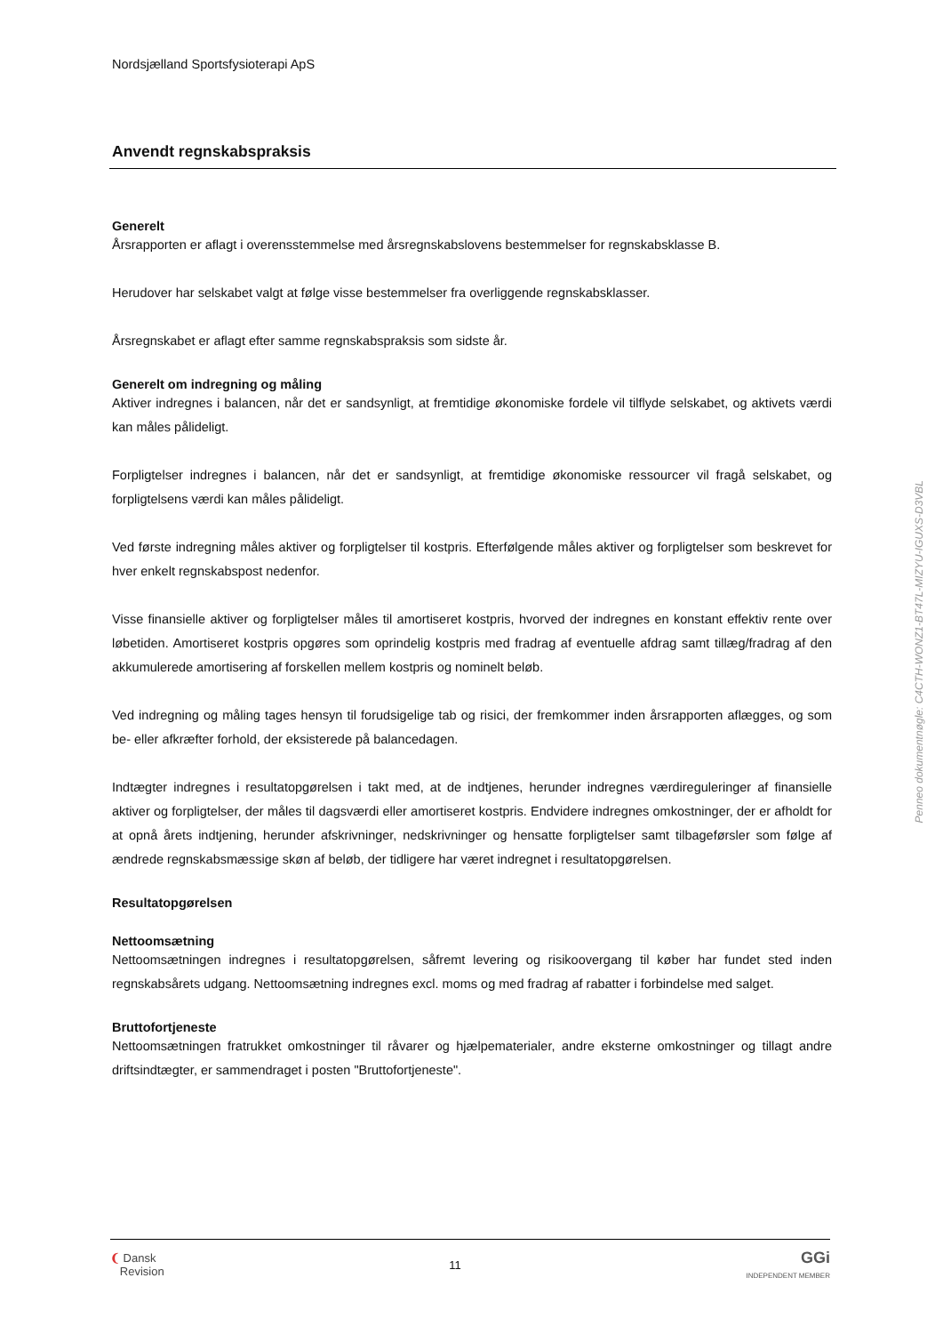Nordsjælland Sportsfysioterapi ApS
Anvendt regnskabspraksis
Generelt
Årsrapporten er aflagt i overensstemmelse med årsregnskabslovens bestemmelser for regnskabsklasse B.
Herudover har selskabet valgt at følge visse bestemmelser fra overliggende regnskabsklasser.
Årsregnskabet er aflagt efter samme regnskabspraksis som sidste år.
Generelt om indregning og måling
Aktiver indregnes i balancen, når det er sandsynligt, at fremtidige økonomiske fordele vil tilflyde selskabet, og aktivets værdi kan måles pålideligt.
Forpligtelser indregnes i balancen, når det er sandsynligt, at fremtidige økonomiske ressourcer vil fragå selskabet, og forpligtelsens værdi kan måles pålideligt.
Ved første indregning måles aktiver og forpligtelser til kostpris. Efterfølgende måles aktiver og forpligtelser som beskrevet for hver enkelt regnskabspost nedenfor.
Visse finansielle aktiver og forpligtelser måles til amortiseret kostpris, hvorved der indregnes en konstant effektiv rente over løbetiden. Amortiseret kostpris opgøres som oprindelig kostpris med fradrag af eventuelle afdrag samt tillæg/fradrag af den akkumulerede amortisering af forskellen mellem kostpris og nominelt beløb.
Ved indregning og måling tages hensyn til forudsigelige tab og risici, der fremkommer inden årsrapporten aflægges, og som be- eller afkræfter forhold, der eksisterede på balancedagen.
Indtægter indregnes i resultatopgørelsen i takt med, at de indtjenes, herunder indregnes værdireguleringer af finansielle aktiver og forpligtelser, der måles til dagsværdi eller amortiseret kostpris. Endvidere indregnes omkostninger, der er afholdt for at opnå årets indtjening, herunder afskrivninger, nedskrivninger og hensatte forpligtelser samt tilbageførsler som følge af ændrede regnskabsmæssige skøn af beløb, der tidligere har været indregnet i resultatopgørelsen.
Resultatopgørelsen
Nettoomsætning
Nettoomsætningen indregnes i resultatopgørelsen, såfremt levering og risikoovergang til køber har fundet sted inden regnskabsårets udgang. Nettoomsætning indregnes excl. moms og med fradrag af rabatter i forbindelse med salget.
Bruttofortjeneste
Nettoomsætningen fratrukket omkostninger til råvarer og hjælpematerialer, andre eksterne omkostninger og tillagt andre driftsindtægter, er sammendraget i posten "Bruttofortjeneste".
Penneo dokumentnøgle: C4CTH-WONZ1-BT47L-MIZYU-IGUXS-D3VBL
❨ Dansk
Revision
11
GGi
INDEPENDENT MEMBER